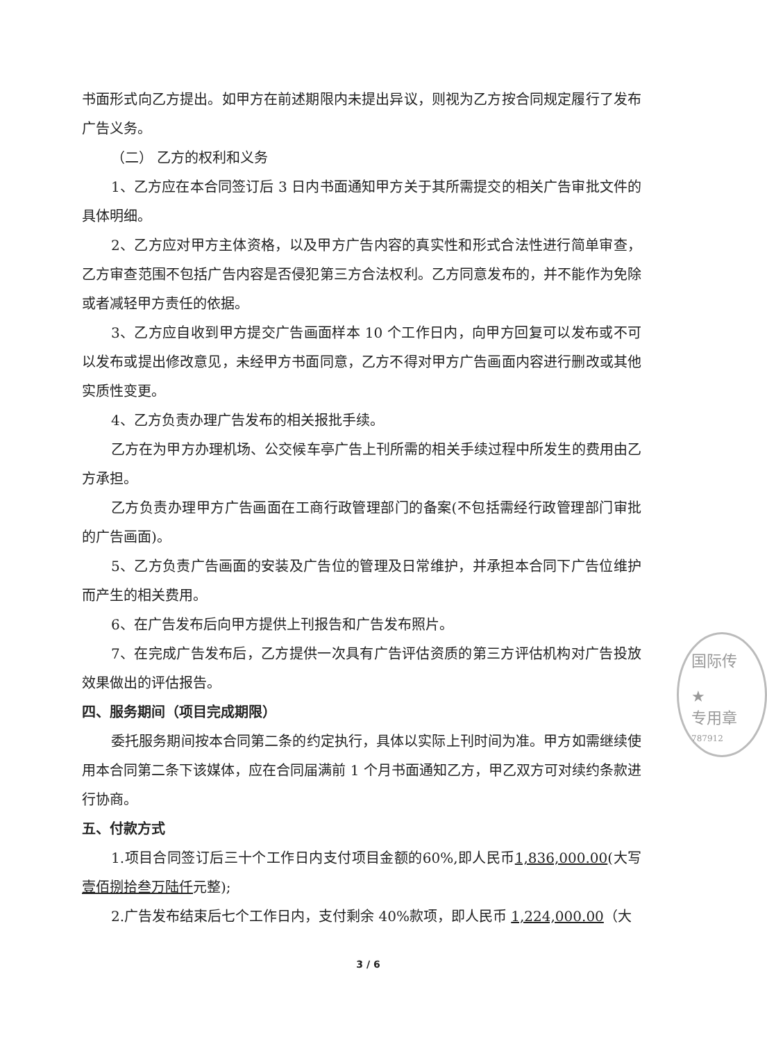书面形式向乙方提出。如甲方在前述期限内未提出异议，则视为乙方按合同规定履行了发布广告义务。
（二） 乙方的权利和义务
1、乙方应在本合同签订后 3 日内书面通知甲方关于其所需提交的相关广告审批文件的具体明细。
2、乙方应对甲方主体资格，以及甲方广告内容的真实性和形式合法性进行简单审查，乙方审查范围不包括广告内容是否侵犯第三方合法权利。乙方同意发布的，并不能作为免除或者减轻甲方责任的依据。
3、乙方应自收到甲方提交广告画面样本 10 个工作日内，向甲方回复可以发布或不可以发布或提出修改意见，未经甲方书面同意，乙方不得对甲方广告画面内容进行删改或其他实质性变更。
4、乙方负责办理广告发布的相关报批手续。
乙方在为甲方办理机场、公交候车亭广告上刊所需的相关手续过程中所发生的费用由乙方承担。
乙方负责办理甲方广告画面在工商行政管理部门的备案(不包括需经行政管理部门审批的广告画面)。
5、乙方负责广告画面的安装及广告位的管理及日常维护，并承担本合同下广告位维护而产生的相关费用。
6、在广告发布后向甲方提供上刊报告和广告发布照片。
7、在完成广告发布后，乙方提供一次具有广告评估资质的第三方评估机构对广告投放效果做出的评估报告。
四、服务期间（项目完成期限）
委托服务期间按本合同第二条的约定执行，具体以实际上刊时间为准。甲方如需继续使用本合同第二条下该媒体，应在合同届满前 1 个月书面通知乙方，甲乙双方可对续约条款进行协商。
五、付款方式
1.项目合同签订后三十个工作日内支付项目金额的60%,即人民币1,836,000.00(大写壹佰捌拾叁万陆仟元整);
2.广告发布结束后七个工作日内，支付剩余 40%款项，即人民币 1,224,000.00（大
国际传
★
专用章
787912
3 / 6